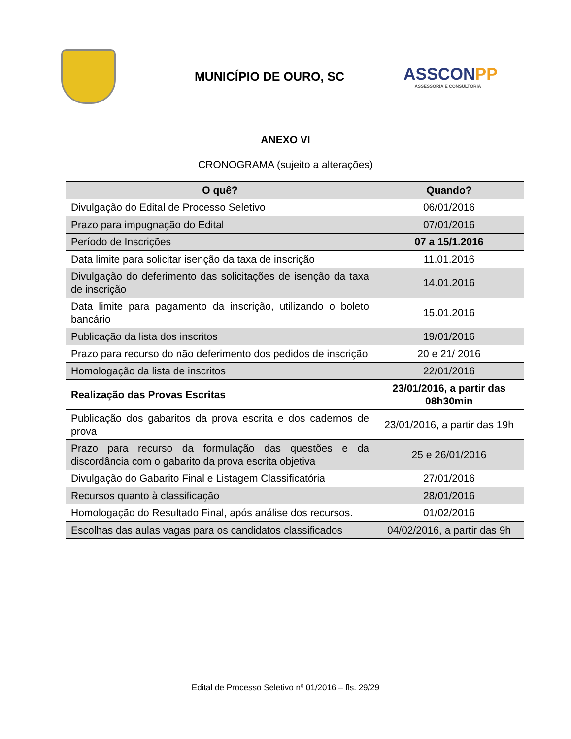MUNICÍPIO DE OURO, SC
ASSCONPP
ASSESSORIA E CONSULTORIA
ANEXO VI
CRONOGRAMA (sujeito a alterações)
| O quê? | Quando? |
| --- | --- |
| Divulgação do Edital de Processo Seletivo | 06/01/2016 |
| Prazo para impugnação do Edital | 07/01/2016 |
| Período de Inscrições | 07 a 15/1.2016 |
| Data limite para solicitar isenção da taxa de inscrição | 11.01.2016 |
| Divulgação do deferimento das solicitações de isenção da taxa de inscrição | 14.01.2016 |
| Data limite para pagamento da inscrição, utilizando o boleto bancário | 15.01.2016 |
| Publicação da lista dos inscritos | 19/01/2016 |
| Prazo para recurso do não deferimento dos pedidos de inscrição | 20 e 21/ 2016 |
| Homologação da lista de inscritos | 22/01/2016 |
| Realização das Provas Escritas | 23/01/2016, a partir das 08h30min |
| Publicação dos gabaritos da prova escrita e dos cadernos de prova | 23/01/2016, a partir das 19h |
| Prazo para recurso da formulação das questões e da discordância com o gabarito da prova escrita objetiva | 25 e 26/01/2016 |
| Divulgação do Gabarito Final e Listagem Classificatória | 27/01/2016 |
| Recursos quanto à classificação | 28/01/2016 |
| Homologação do Resultado Final, após análise dos recursos. | 01/02/2016 |
| Escolhas das aulas vagas para os candidatos classificados | 04/02/2016, a partir das 9h |
Edital de Processo Seletivo nº 01/2016 – fls. 29/29